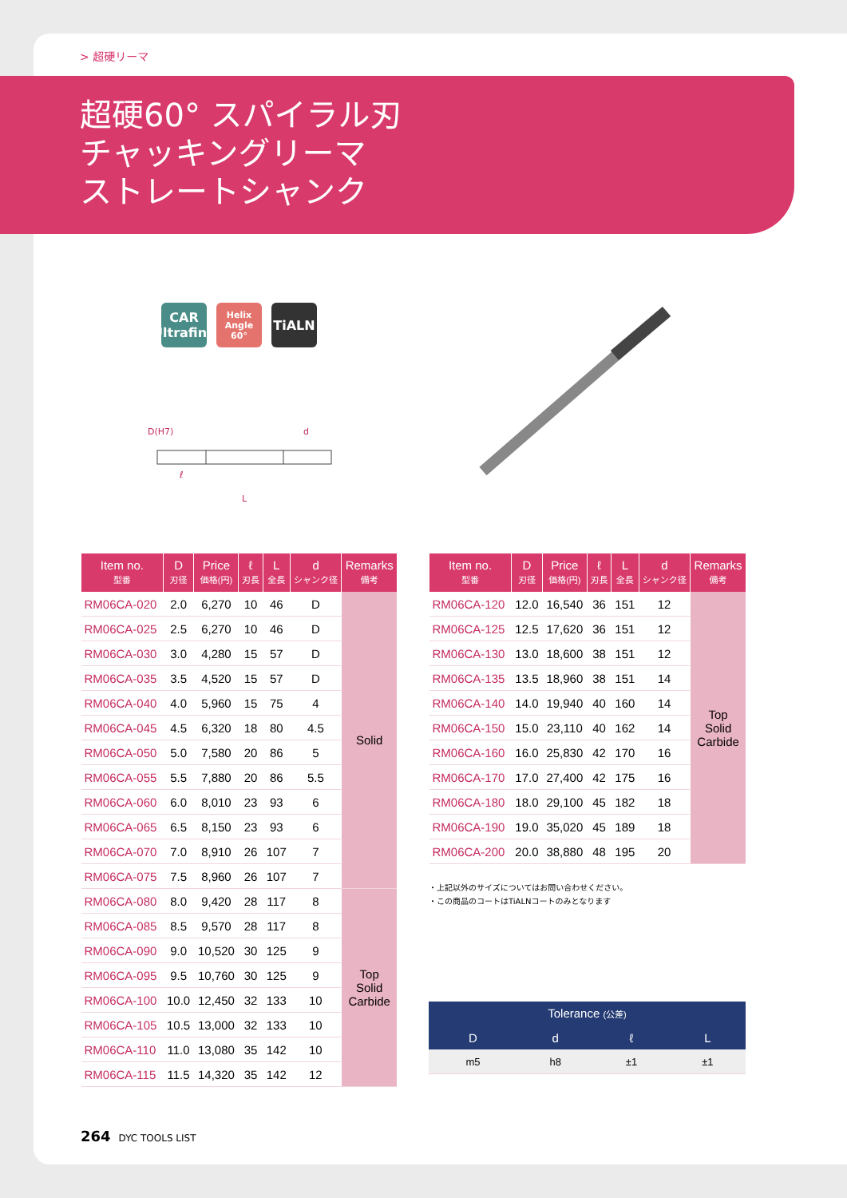> 超硬リーマ
超硬60° スパイラル刃
チャッキングリーマ
ストレートシャンク
CAR
Ultrafine
Helix Angle 60°
TiALN
D(H7)
d
ℓ
L
| Item no. 型番 | D 刃径 | Price 価格(円) | ℓ 刃長 | L 全長 | d シャンク径 | Remarks 備考 |
| --- | --- | --- | --- | --- | --- | --- |
| RM06CA-020 | 2.0 | 6,270 | 10 | 46 | D | Solid |
| RM06CA-025 | 2.5 | 6,270 | 10 | 46 | D | |
| RM06CA-030 | 3.0 | 4,280 | 15 | 57 | D | |
| RM06CA-035 | 3.5 | 4,520 | 15 | 57 | D | |
| RM06CA-040 | 4.0 | 5,960 | 15 | 75 | 4 | |
| RM06CA-045 | 4.5 | 6,320 | 18 | 80 | 4.5 | |
| RM06CA-050 | 5.0 | 7,580 | 20 | 86 | 5 | |
| RM06CA-055 | 5.5 | 7,880 | 20 | 86 | 5.5 | |
| RM06CA-060 | 6.0 | 8,010 | 23 | 93 | 6 | |
| RM06CA-065 | 6.5 | 8,150 | 23 | 93 | 6 | |
| RM06CA-070 | 7.0 | 8,910 | 26 | 107 | 7 | |
| RM06CA-075 | 7.5 | 8,960 | 26 | 107 | 7 | |
| RM06CA-080 | 8.0 | 9,420 | 28 | 117 | 8 | Top Solid Carbide |
| RM06CA-085 | 8.5 | 9,570 | 28 | 117 | 8 | |
| RM06CA-090 | 9.0 | 10,520 | 30 | 125 | 9 | |
| RM06CA-095 | 9.5 | 10,760 | 30 | 125 | 9 | |
| RM06CA-100 | 10.0 | 12,450 | 32 | 133 | 10 | |
| RM06CA-105 | 10.5 | 13,000 | 32 | 133 | 10 | |
| RM06CA-110 | 11.0 | 13,080 | 35 | 142 | 10 | |
| RM06CA-115 | 11.5 | 14,320 | 35 | 142 | 12 | |
| Item no. 型番 | D 刃径 | Price 価格(円) | ℓ 刃長 | L 全長 | d シャンク径 | Remarks 備考 |
| --- | --- | --- | --- | --- | --- | --- |
| RM06CA-120 | 12.0 | 16,540 | 36 | 151 | 12 | Top Solid Carbide |
| RM06CA-125 | 12.5 | 17,620 | 36 | 151 | 12 | |
| RM06CA-130 | 13.0 | 18,600 | 38 | 151 | 12 | |
| RM06CA-135 | 13.5 | 18,960 | 38 | 151 | 14 | |
| RM06CA-140 | 14.0 | 19,940 | 40 | 160 | 14 | |
| RM06CA-150 | 15.0 | 23,110 | 40 | 162 | 14 | |
| RM06CA-160 | 16.0 | 25,830 | 42 | 170 | 16 | |
| RM06CA-170 | 17.0 | 27,400 | 42 | 175 | 16 | |
| RM06CA-180 | 18.0 | 29,100 | 45 | 182 | 18 | |
| RM06CA-190 | 19.0 | 35,020 | 45 | 189 | 18 | |
| RM06CA-200 | 20.0 | 38,880 | 48 | 195 | 20 | |
・上記以外のサイズについてはお問い合わせください。
・この商品のコートはTiALNコートのみとなります
| Tolerance (公差) | | | |
| --- | --- | --- | --- |
| D | d | ℓ | L |
| m5 | h8 | ±1 | ±1 |
264 DYC TOOLS LIST